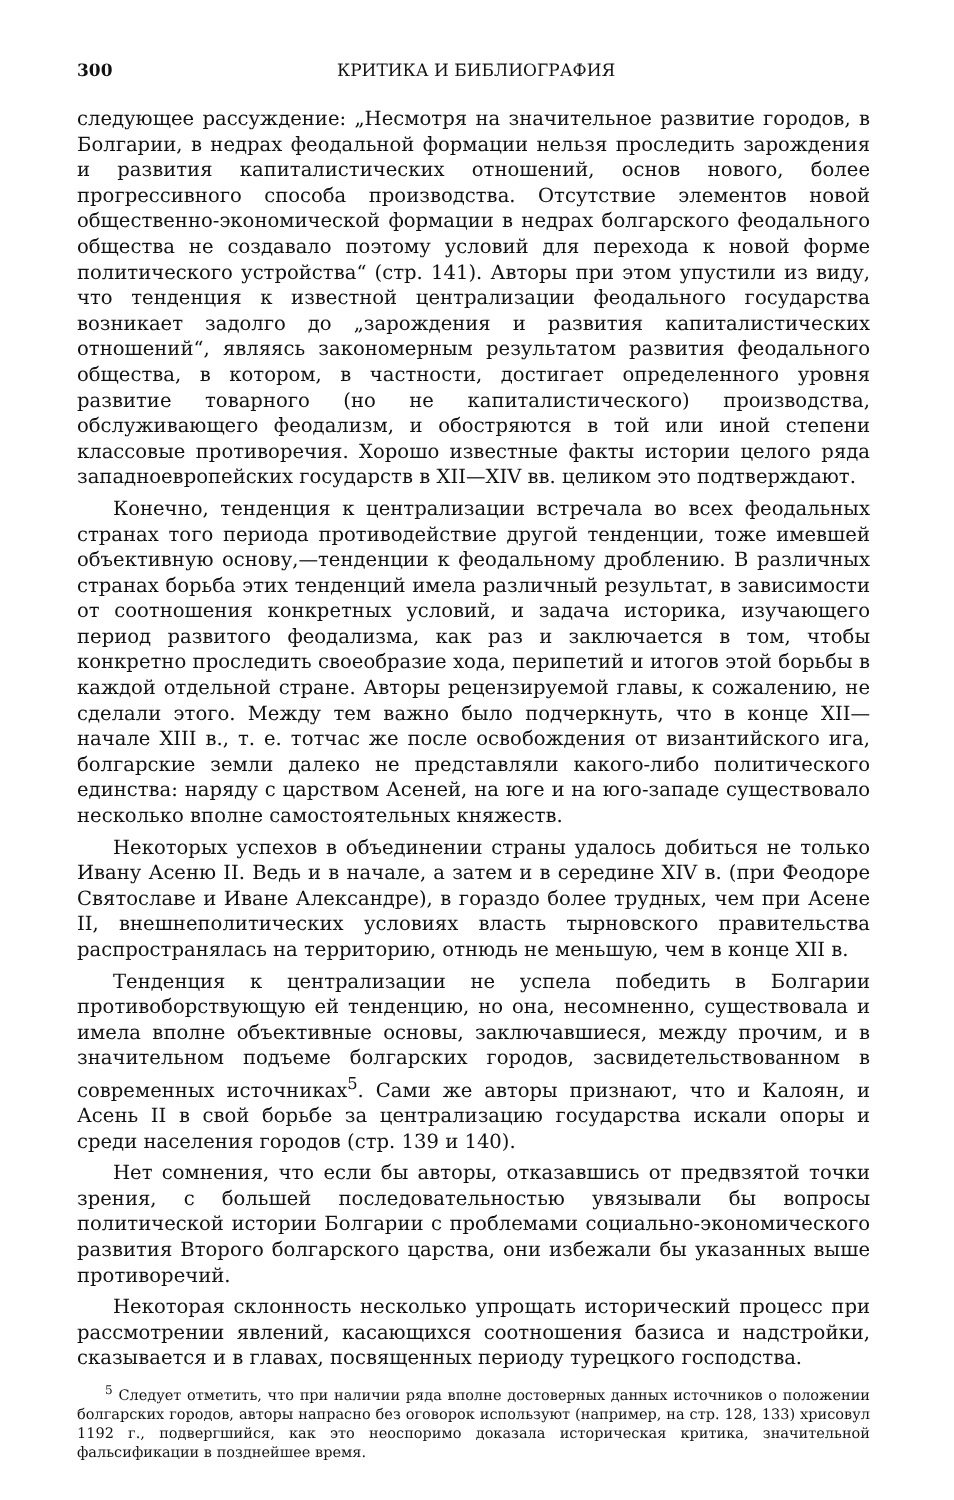300 КРИТИКА И БИБЛИОГРАФИЯ
следующее рассуждение: „Несмотря на значительное развитие городов, в Болгарии, в недрах феодальной формации нельзя проследить зарождения и развития капиталистических отношений, основ нового, более прогрессивного способа производства. Отсутствие элементов новой общественно-экономической формации в недрах болгарского феодального общества не создавало поэтому условий для перехода к новой форме политического устройства“ (стр. 141). Авторы при этом упустили из виду, что тенденция к известной централизации феодального государства возникает задолго до „зарождения и развития капиталистических отношений“, являясь закономерным результатом развития феодального общества, в котором, в частности, достигает определенного уровня развитие товарного (но не капиталистического) производства, обслуживающего феодализм, и обостряются в той или иной степени классовые противоречия. Хорошо известные факты истории целого ряда западноевропейских государств в XII—XIV вв. целиком это подтверждают.
Конечно, тенденция к централизации встречала во всех феодальных странах того периода противодействие другой тенденции, тоже имевшей объективную основу,—тенденции к феодальному дроблению. В различных странах борьба этих тенденций имела различный результат, в зависимости от соотношения конкретных условий, и задача историка, изучающего период развитого феодализма, как раз и заключается в том, чтобы конкретно проследить своеобразие хода, перипетий и итогов этой борьбы в каждой отдельной стране. Авторы рецензируемой главы, к сожалению, не сделали этого. Между тем важно было подчеркнуть, что в конце XII—начале XIII в., т. е. тотчас же после освобождения от византийского ига, болгарские земли далеко не представляли какого-либо политического единства: наряду с царством Асеней, на юге и на юго-западе существовало несколько вполне самостоятельных княжеств.
Некоторых успехов в объединении страны удалось добиться не только Ивану Асеню II. Ведь и в начале, а затем и в середине XIV в. (при Феодоре Святославе и Иване Александре), в гораздо более трудных, чем при Асене II, внешнеполитических условиях власть тырновского правительства распространялась на территорию, отнюдь не меньшую, чем в конце XII в.
Тенденция к централизации не успела победить в Болгарии противоборствующую ей тенденцию, но она, несомненно, существовала и имела вполне объективные основы, заключавшиеся, между прочим, и в значительном подъеме болгарских городов, засвидетельствованном в современных источниках<sup>5</sup>. Сами же авторы признают, что и Калоян, и Асень II в свой борьбе за централизацию государства искали опоры и среди населения городов (стр. 139 и 140).
Нет сомнения, что если бы авторы, отказавшись от предвзятой точки зрения, с большей последовательностью увязывали бы вопросы политической истории Болгарии с проблемами социально-экономического развития Второго болгарского царства, они избежали бы указанных выше противоречий.
Некоторая склонность несколько упрощать исторический процесс при рассмотрении явлений, касающихся соотношения базиса и надстройки, сказывается и в главах, посвященных периоду турецкого господства.
<sup>5</sup> Следует отметить, что при наличии ряда вполне достоверных данных источников о положении болгарских городов, авторы напрасно без оговорок используют (например, на стр. 128, 133) хрисовул 1192 г., подвергшийся, как это неоспоримо доказала историческая критика, значительной фальсификации в позднейшее время.